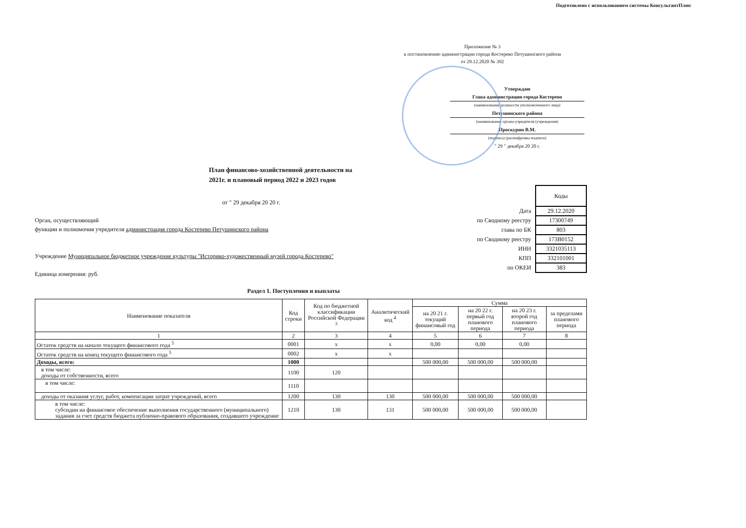Подготовлено с использованием системы КонсультантПлюс
Приложение № 3
к постановлению администрации города Костерево Петушинского района
от 29.12.2020 № 392
Утверждаю
Глава администрации города Костерево
(наименование должности уполномоченного лица)
Петушинского района
(наименование органа-учредителя (учреждения)
Проскурин В.М.
(подпись) (расшифровка подписи)
" 29 " декабря 20 20 г.
План финансово-хозяйственной деятельности на
2021г. и плановый период 2022 и 2023 годов
от " 29 декабря 20 20 г.
Орган, осуществляющий
функции и полномочия учредителя администрация города Костерево Петушинского района
Учреждение Муниципальное бюджетное учреждение культуры "Историко-художественный музей города Костерево"
Единица измерения: руб.
| | Коды |
| Дата | 29.12.2020 |
| по Сводному реестру | 17300749 |
| глава по БК | 803 |
| по Сводному реестру | 173В0152 |
| ИНН | 3321035113 |
| КПП | 332101001 |
| по ОКЕИ | 383 |
Раздел 1. Поступления и выплаты
| Наименование показателя | Код строки | Код по бюджетной классификации Российской Федерации <sup>3</sup> | Аналитический код <sup>4</sup> | Сумма | | | |
| --- | --- | --- | --- | --- | --- | --- | --- |
| | | | | на 20 21 г. текущий финансовый год | на 20 22 г. первый год планового периода | на 20 23 г. второй год планового периода | за пределами планового периода |
| 1 | 2 | 3 | 4 | 5 | 6 | 7 | 8 |
| Остаток средств на начало текущего финансового года <sup>5</sup> | 0001 | х | х | 0,00 | 0,00 | 0,00 | |
| Остаток средств на конец текущего финансового года <sup>5</sup> | 0002 | х | х | | | | |
| Доходы, всего: | 1000 | | | 500 000,00 | 500 000,00 | 500 000,00 | |
| в том числе: доходы от собственности, всего | 1100 | 120 | | | | | |
| в том числе: | 1110 | | | | | | |
| доходы от оказания услуг, работ, компенсации затрат учреждений, всего | 1200 | 130 | 130 | 500 000,00 | 500 000,00 | 500 000,00 | |
| в том числе: субсидии на финансовое обеспечение выполнения государственного (муниципального) задания за счет средств бюджета публично-правового образования, создавшего учреждение | 1210 | 130 | 131 | 500 000,00 | 500 000,00 | 500 000,00 | |